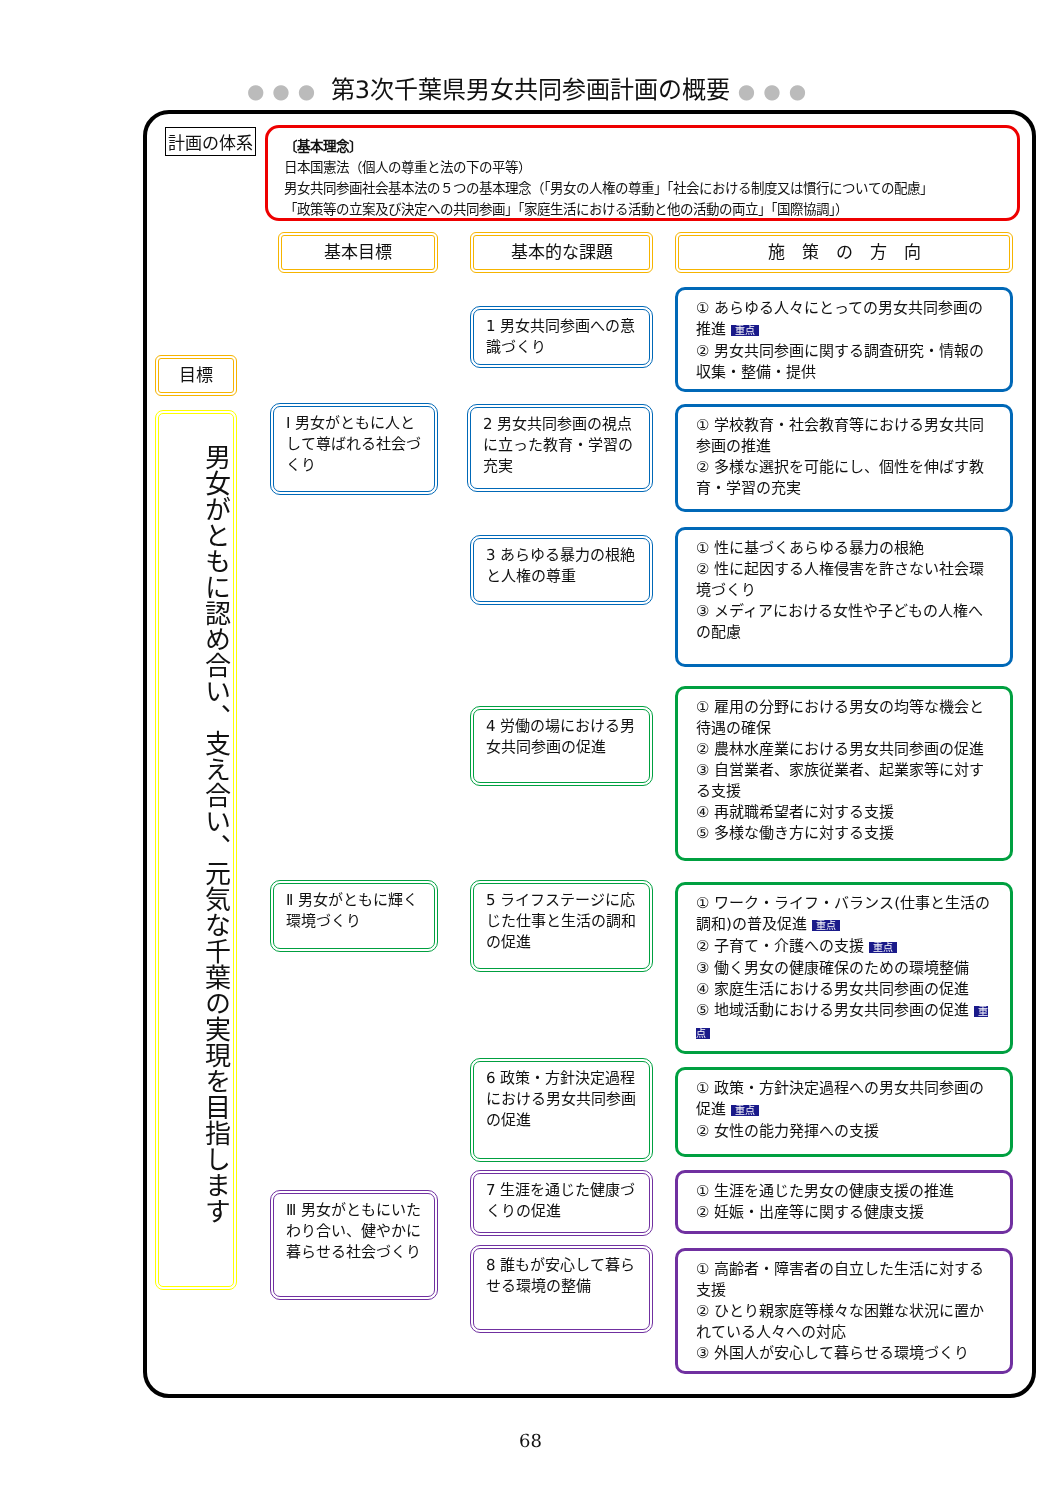●●● 第3次千葉県男女共同参画計画の概要 ●●●
計画の体系
〔基本理念〕
日本国憲法（個人の尊重と法の下の平等）
男女共同参画社会基本法の５つの基本理念（「男女の人権の尊重」「社会における制度又は慣行についての配慮」
「政策等の立案及び決定への共同参画」「家庭生活における活動と他の活動の両立」「国際協調」）
基本目標 基本的な課題 施　策　の　方　向
目標
男女がともに認め合い、支え合い、元気な千葉の実現を目指します
Ⅰ 男女がともに人として尊ばれる社会づくり
Ⅱ 男女がともに輝く環境づくり
Ⅲ 男女がともにいたわり合い、健やかに暮らせる社会づくり
1 男女共同参画への意識づくり
2 男女共同参画の視点に立った教育・学習の充実
3 あらゆる暴力の根絶と人権の尊重
4 労働の場における男女共同参画の促進
5 ライフステージに応じた仕事と生活の調和の促進
6 政策・方針決定過程における男女共同参画の促進
7 生涯を通じた健康づくりの促進
8 誰もが安心して暮らせる環境の整備
① あらゆる人々にとっての男女共同参画の推進 重点
② 男女共同参画に関する調査研究・情報の収集・整備・提供
① 学校教育・社会教育等における男女共同参画の推進
② 多様な選択を可能にし、個性を伸ばす教育・学習の充実
① 性に基づくあらゆる暴力の根絶
② 性に起因する人権侵害を許さない社会環境づくり
③ メディアにおける女性や子どもの人権への配慮
① 雇用の分野における男女の均等な機会と待遇の確保
② 農林水産業における男女共同参画の促進
③ 自営業者、家族従業者、起業家等に対する支援
④ 再就職希望者に対する支援
⑤ 多様な働き方に対する支援
① ワーク・ライフ・バランス(仕事と生活の調和)の普及促進 重点
② 子育て・介護への支援 重点
③ 働く男女の健康確保のための環境整備
④ 家庭生活における男女共同参画の促進
⑤ 地域活動における男女共同参画の促進 重点
① 政策・方針決定過程への男女共同参画の促進 重点
② 女性の能力発揮への支援
① 生涯を通じた男女の健康支援の推進
② 妊娠・出産等に関する健康支援
① 高齢者・障害者の自立した生活に対する支援
② ひとり親家庭等様々な困難な状況に置かれている人々への対応
③ 外国人が安心して暮らせる環境づくり
68